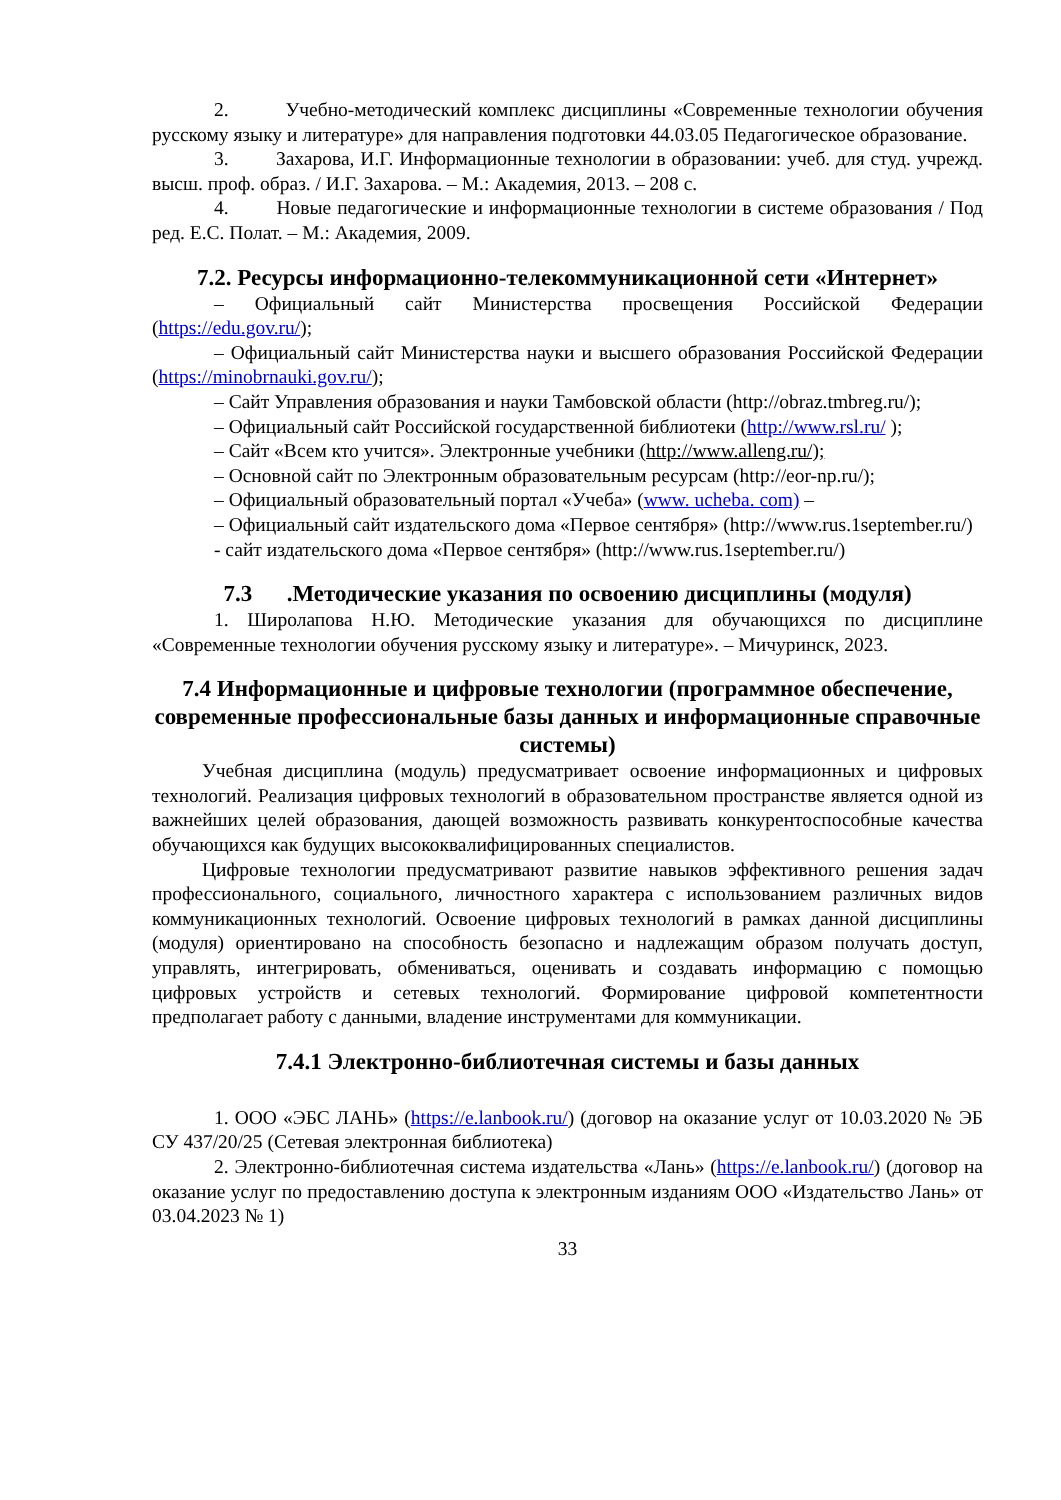2. Учебно-методический комплекс дисциплины «Современные технологии обучения русскому языку и литературе» для направления подготовки 44.03.05 Педагогическое образование.
3. Захарова, И.Г. Информационные технологии в образовании: учеб. для студ. учрежд. высш. проф. образ. / И.Г. Захарова. – М.: Академия, 2013. – 208 с.
4. Новые педагогические и информационные технологии в системе образования / Под ред. Е.С. Полат. – М.: Академия, 2009.
7.2. Ресурсы информационно-телекоммуникационной сети «Интернет»
– Официальный сайт Министерства просвещения Российской Федерации (https://edu.gov.ru/);
– Официальный сайт Министерства науки и высшего образования Российской Федерации (https://minobrnauki.gov.ru/);
– Сайт Управления образования и науки Тамбовской области (http://obraz.tmbreg.ru/);
– Официальный сайт Российской государственной библиотеки (http://www.rsl.ru/ );
– Сайт «Всем кто учится». Электронные учебники (http://www.alleng.ru/);
– Основной сайт по Электронным образовательным ресурсам (http://eor-np.ru/);
– Официальный образовательный портал «Учеба» (www. ucheba. com) –
– Официальный сайт издательского дома «Первое сентября» (http://www.rus.1september.ru/)
- сайт издательского дома «Первое сентября» (http://www.rus.1september.ru/)
7.3 .Методические указания по освоению дисциплины (модуля)
1. Широлапова Н.Ю. Методические указания для обучающихся по дисциплине «Современные технологии обучения русскому языку и литературе». – Мичуринск, 2023.
7.4 Информационные и цифровые технологии (программное обеспечение, современные профессиональные базы данных и информационные справочные системы)
Учебная дисциплина (модуль) предусматривает освоение информационных и цифровых технологий. Реализация цифровых технологий в образовательном пространстве является одной из важнейших целей образования, дающей возможность развивать конкурентоспособные качества обучающихся как будущих высококвалифицированных специалистов.
Цифровые технологии предусматривают развитие навыков эффективного решения задач профессионального, социального, личностного характера с использованием различных видов коммуникационных технологий. Освоение цифровых технологий в рамках данной дисциплины (модуля) ориентировано на способность безопасно и надлежащим образом получать доступ, управлять, интегрировать, обмениваться, оценивать и создавать информацию с помощью цифровых устройств и сетевых технологий. Формирование цифровой компетентности предполагает работу с данными, владение инструментами для коммуникации.
7.4.1 Электронно-библиотечная системы и базы данных
1. ООО «ЭБС ЛАНЬ» (https://e.lanbook.ru/) (договор на оказание услуг от 10.03.2020 № ЭБ СУ 437/20/25 (Сетевая электронная библиотека)
2. Электронно-библиотечная система издательства «Лань» (https://e.lanbook.ru/) (договор на оказание услуг по предоставлению доступа к электронным изданиям ООО «Издательство Лань» от 03.04.2023 № 1)
33